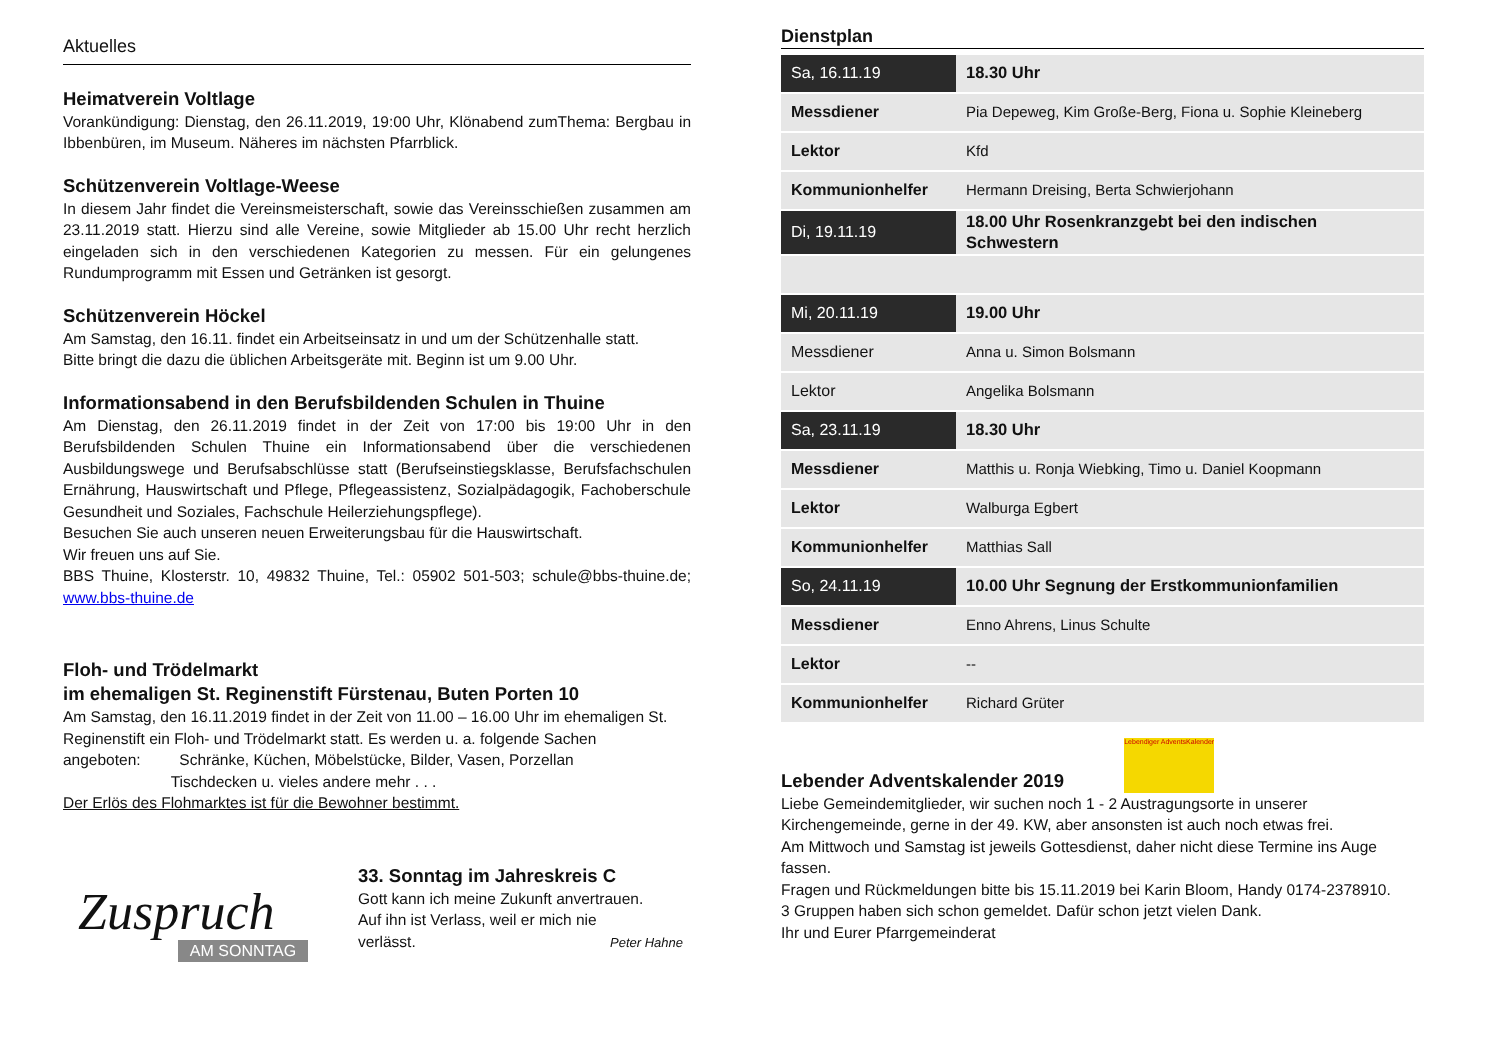Aktuelles
Heimatverein Voltlage
Vorankündigung: Dienstag, den 26.11.2019, 19:00 Uhr, Klönabend zumThema: Bergbau in Ibbenbüren, im Museum. Näheres im nächsten Pfarrblick.
Schützenverein Voltlage-Weese
In diesem Jahr findet die Vereinsmeisterschaft, sowie das Vereinsschießen zusammen am 23.11.2019 statt. Hierzu sind alle Vereine, sowie Mitglieder ab 15.00 Uhr recht herzlich eingeladen sich in den verschiedenen Kategorien zu messen. Für ein gelungenes Rundumprogramm mit Essen und Getränken ist gesorgt.
Schützenverein Höckel
Am Samstag, den 16.11. findet ein Arbeitseinsatz in und um der Schützenhalle statt.
Bitte bringt die dazu die üblichen Arbeitsgeräte mit. Beginn ist um 9.00 Uhr.
Informationsabend in den Berufsbildenden Schulen in Thuine
Am Dienstag, den 26.11.2019 findet in der Zeit von 17:00 bis 19:00 Uhr in den Berufsbildenden Schulen Thuine ein Informationsabend über die verschiedenen Ausbildungswege und Berufsabschlüsse statt (Berufseinstiegsklasse, Berufsfachschulen Ernährung, Hauswirtschaft und Pflege, Pflegeassistenz, Sozialpädagogik, Fachoberschule Gesundheit und Soziales, Fachschule Heilerziehungspflege).
Besuchen Sie auch unseren neuen Erweiterungsbau für die Hauswirtschaft.
Wir freuen uns auf Sie.
BBS Thuine, Klosterstr. 10, 49832 Thuine, Tel.: 05902 501-503; schule@bbs-thuine.de; www.bbs-thuine.de
Floh- und Trödelmarkt
im ehemaligen St. Reginenstift Fürstenau, Buten Porten 10
Am Samstag, den 16.11.2019 findet in der Zeit von 11.00 – 16.00 Uhr im ehemaligen St. Reginenstift ein Floh- und Trödelmarkt statt. Es werden u. a. folgende Sachen
angeboten: Schränke, Küchen, Möbelstücke, Bilder, Vasen, Porzellan
Tischdecken u. vieles andere mehr . . .
Der Erlös des Flohmarktes ist für die Bewohner bestimmt.
Zuspruch AM SONNTAG
33. Sonntag im Jahreskreis C
Gott kann ich meine Zukunft anvertrauen.
Auf ihn ist Verlass, weil er mich nie
verlässt. Peter Hahne
Dienstplan
| Sa, 16.11.19 | 18.30 Uhr |
| Messdiener | Pia Depeweg, Kim Große-Berg, Fiona u. Sophie Kleineberg |
| Lektor | Kfd |
| Kommunionhelfer | Hermann Dreising, Berta Schwierjohann |
| Di, 19.11.19 | 18.00 Uhr Rosenkranzgebt bei den indischen Schwestern |
| Mi, 20.11.19 | 19.00 Uhr |
| Messdiener | Anna u. Simon Bolsmann |
| Lektor | Angelika Bolsmann |
| Sa, 23.11.19 | 18.30 Uhr |
| Messdiener | Matthis u. Ronja Wiebking, Timo u. Daniel Koopmann |
| Lektor | Walburga Egbert |
| Kommunionhelfer | Matthias Sall |
| So, 24.11.19 | 10.00 Uhr Segnung der Erstkommunionfamilien |
| Messdiener | Enno Ahrens, Linus Schulte |
| Lektor | -- |
| Kommunionhelfer | Richard Grüter |
Lebender Adventskalender 2019
Lebendiger AdventsKalender
Liebe Gemeindemitglieder, wir suchen noch 1 - 2 Austragungsorte in unserer Kirchengemeinde, gerne in der 49. KW, aber ansonsten ist auch noch etwas frei.
Am Mittwoch und Samstag ist jeweils Gottesdienst, daher nicht diese Termine ins Auge fassen.
Fragen und Rückmeldungen bitte bis 15.11.2019 bei Karin Bloom, Handy 0174-2378910.
3 Gruppen haben sich schon gemeldet. Dafür schon jetzt vielen Dank.
Ihr und Eurer Pfarrgemeinderat